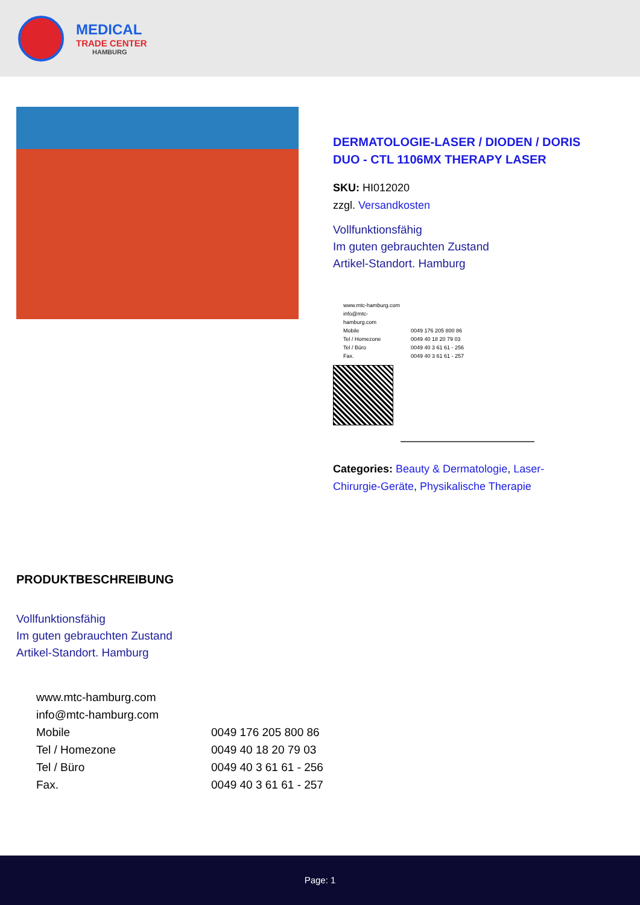MEDICAL
TRADE CENTER
HAMBURG
DERMATOLOGIE-LASER / DIODEN / DORIS DUO - CTL 1106MX THERAPY LASER
SKU: HI012020
zzgl. Versandkosten
Vollfunktionsfähig
Im guten gebrauchten Zustand
Artikel-Standort. Hamburg
| www.mtc-hamburg.com | |
| info@mtc-hamburg.com | |
| Mobile | 0049 176 205 800 86 |
| Tel / Homezone | 0049 40 18 20 79 03 |
| Tel / Büro | 0049 40 3 61 61 - 256 |
| Fax. | 0049 40 3 61 61 - 257 |
Categories: Beauty & Dermatologie, Laser-Chirurgie-Geräte, Physikalische Therapie
PRODUKTBESCHREIBUNG
Vollfunktionsfähig
Im guten gebrauchten Zustand
Artikel-Standort. Hamburg
| www.mtc-hamburg.com | |
| info@mtc-hamburg.com | |
| Mobile | 0049 176 205 800 86 |
| Tel / Homezone | 0049 40 18 20 79 03 |
| Tel / Büro | 0049 40 3 61 61 - 256 |
| Fax. | 0049 40 3 61 61 - 257 |
Page: 1